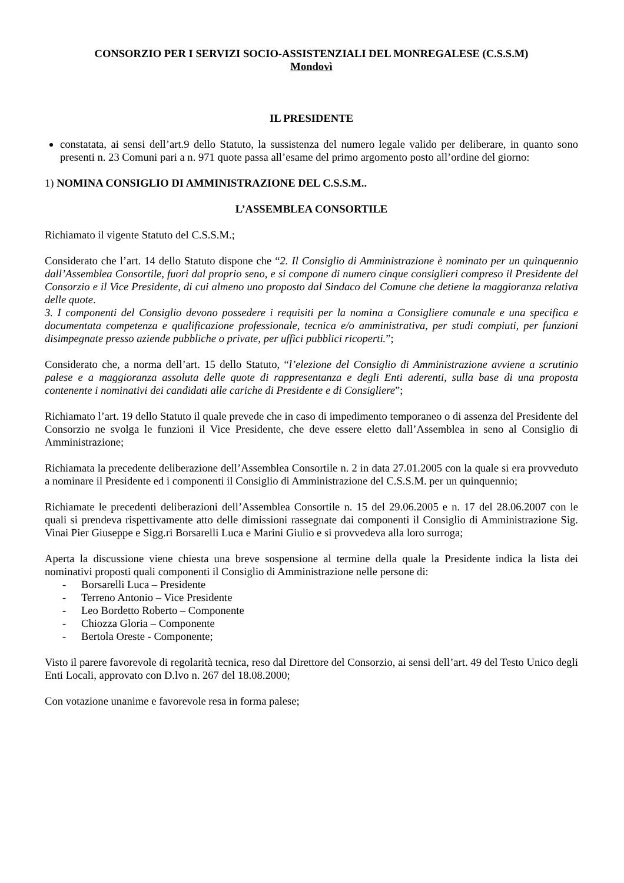CONSORZIO PER I SERVIZI SOCIO-ASSISTENZIALI DEL MONREGALESE (C.S.S.M)
Mondovì
IL PRESIDENTE
constatata, ai sensi dell’art.9 dello Statuto, la sussistenza del numero legale valido per deliberare, in quanto sono presenti n. 23 Comuni pari a n. 971 quote passa all’esame del primo argomento posto all’ordine del giorno:
1) NOMINA CONSIGLIO DI AMMINISTRAZIONE DEL C.S.S.M..
L’ASSEMBLEA CONSORTILE
Richiamato il vigente Statuto del C.S.S.M.;
Considerato che l’art. 14 dello Statuto dispone che “2. Il Consiglio di Amministrazione è nominato per un quinquennio dall’Assemblea Consortile, fuori dal proprio seno, e si compone di numero cinque consiglieri compreso il Presidente del Consorzio e il Vice Presidente, di cui almeno uno proposto dal Sindaco del Comune che detiene la maggioranza relativa delle quote.
3. I componenti del Consiglio devono possedere i requisiti per la nomina a Consigliere comunale e una specifica e documentata competenza e qualificazione professionale, tecnica e/o amministrativa, per studi compiuti, per funzioni disimpegnate presso aziende pubbliche o private, per uffici pubblici ricoperti.”;
Considerato che, a norma dell’art. 15 dello Statuto, “l’elezione del Consiglio di Amministrazione avviene a scrutinio palese e a maggioranza assoluta delle quote di rappresentanza e degli Enti aderenti, sulla base di una proposta contenente i nominativi dei candidati alle cariche di Presidente e di Consigliere”;
Richiamato l’art. 19 dello Statuto il quale prevede che in caso di impedimento temporaneo o di assenza del Presidente del Consorzio ne svolga le funzioni il Vice Presidente, che deve essere eletto dall’Assemblea in seno al Consiglio di Amministrazione;
Richiamata la precedente deliberazione dell’Assemblea Consortile n. 2 in data 27.01.2005 con la quale si era provveduto a nominare il Presidente ed i componenti il Consiglio di Amministrazione del C.S.S.M. per un quinquennio;
Richiamate le precedenti deliberazioni dell’Assemblea Consortile n. 15 del 29.06.2005 e n. 17 del 28.06.2007 con le quali si prendeva rispettivamente atto delle dimissioni rassegnate dai componenti il Consiglio di Amministrazione Sig. Vinai Pier Giuseppe e Sigg.ri Borsarelli Luca e Marini Giulio e si provvedeva alla loro surroga;
Aperta la discussione viene chiesta una breve sospensione al termine della quale la Presidente indica la lista dei nominativi proposti quali componenti il Consiglio di Amministrazione nelle persone di:
- Borsarelli Luca – Presidente
- Terreno Antonio – Vice Presidente
- Leo Bordetto Roberto – Componente
- Chiozza Gloria – Componente
- Bertola Oreste - Componente;
Visto il parere favorevole di regolarità tecnica, reso dal Direttore del Consorzio, ai sensi dell’art. 49 del Testo Unico degli Enti Locali, approvato con D.lvo n. 267 del 18.08.2000;
Con votazione unanime e favorevole resa in forma palese;